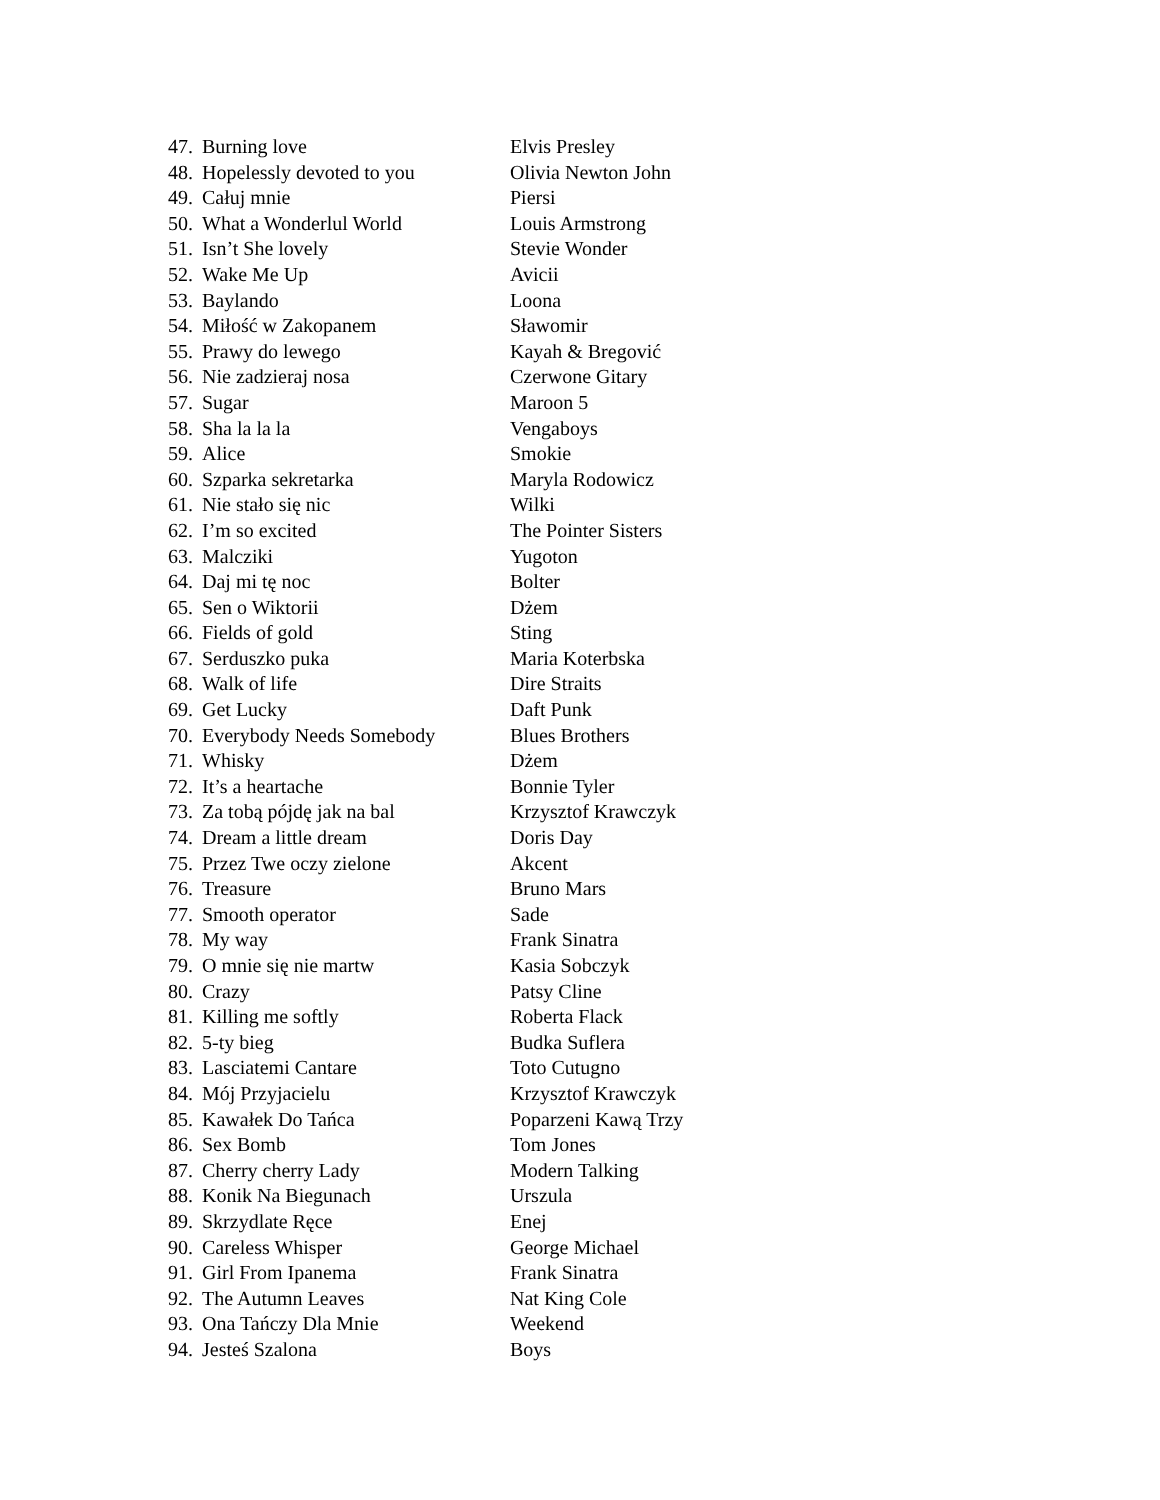| 47. | Burning love | Elvis Presley |
| 48. | Hopelessly devoted to you | Olivia Newton John |
| 49. | Całuj mnie | Piersi |
| 50. | What a Wonderlul World | Louis Armstrong |
| 51. | Isn’t She lovely | Stevie Wonder |
| 52. | Wake Me Up | Avicii |
| 53. | Baylando | Loona |
| 54. | Miłość w Zakopanem | Sławomir |
| 55. | Prawy do lewego | Kayah & Bregović |
| 56. | Nie zadzieraj nosa | Czerwone Gitary |
| 57. | Sugar | Maroon 5 |
| 58. | Sha la la la | Vengaboys |
| 59. | Alice | Smokie |
| 60. | Szparka sekretarka | Maryla Rodowicz |
| 61. | Nie stało się nic | Wilki |
| 62. | I’m so excited | The Pointer Sisters |
| 63. | Malcziki | Yugoton |
| 64. | Daj mi tę noc | Bolter |
| 65. | Sen o Wiktorii | Dżem |
| 66. | Fields of gold | Sting |
| 67. | Serduszko puka | Maria Koterbska |
| 68. | Walk of life | Dire Straits |
| 69. | Get Lucky | Daft Punk |
| 70. | Everybody Needs Somebody | Blues Brothers |
| 71. | Whisky | Dżem |
| 72. | It’s a heartache | Bonnie Tyler |
| 73. | Za tobą pójdę jak na bal | Krzysztof Krawczyk |
| 74. | Dream a little dream | Doris Day |
| 75. | Przez Twe oczy zielone | Akcent |
| 76. | Treasure | Bruno Mars |
| 77. | Smooth operator | Sade |
| 78. | My way | Frank Sinatra |
| 79. | O mnie się nie martw | Kasia Sobczyk |
| 80. | Crazy | Patsy Cline |
| 81. | Killing me softly | Roberta Flack |
| 82. | 5-ty bieg | Budka Suflera |
| 83. | Lasciatemi Cantare | Toto Cutugno |
| 84. | Mój Przyjacielu | Krzysztof Krawczyk |
| 85. | Kawałek Do Tańca | Poparzeni Kawą Trzy |
| 86. | Sex Bomb | Tom Jones |
| 87. | Cherry cherry Lady | Modern Talking |
| 88. | Konik Na Biegunach | Urszula |
| 89. | Skrzydlate Ręce | Enej |
| 90. | Careless Whisper | George Michael |
| 91. | Girl From Ipanema | Frank Sinatra |
| 92. | The Autumn Leaves | Nat King Cole |
| 93. | Ona Tańczy Dla Mnie | Weekend |
| 94. | Jesteś Szalona | Boys |